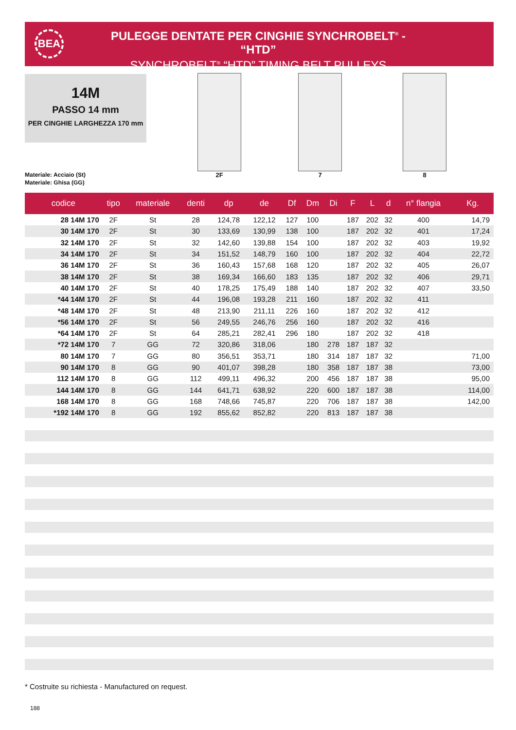BEA
PULEGGE DENTATE PER CINGHIE SYNCHROBELT<sup>®</sup> - “HTD”
SYNCHROBELT<sup>®</sup> “HTD” TIMING BELT PULLEYS
14M
PASSO 14 mm
PER CINGHIE LARGHEZZA 170 mm
Materiale: Acciaio (St)
Materiale: Ghisa (GG)
2F 7 8
| codice | tipo | materiale | denti | dp | de | Df | Dm | Di | F | L | d | n° flangia | Kg. |
| --- | --- | --- | --- | --- | --- | --- | --- | --- | --- | --- | --- | --- | --- |
| 28 14M 170 | 2F | St | 28 | 124,78 | 122,12 | 127 | 100 | | 187 | 202 | 32 | 400 | 14,79 |
| 30 14M 170 | 2F | St | 30 | 133,69 | 130,99 | 138 | 100 | | 187 | 202 | 32 | 401 | 17,24 |
| 32 14M 170 | 2F | St | 32 | 142,60 | 139,88 | 154 | 100 | | 187 | 202 | 32 | 403 | 19,92 |
| 34 14M 170 | 2F | St | 34 | 151,52 | 148,79 | 160 | 100 | | 187 | 202 | 32 | 404 | 22,72 |
| 36 14M 170 | 2F | St | 36 | 160,43 | 157,68 | 168 | 120 | | 187 | 202 | 32 | 405 | 26,07 |
| 38 14M 170 | 2F | St | 38 | 169,34 | 166,60 | 183 | 135 | | 187 | 202 | 32 | 406 | 29,71 |
| 40 14M 170 | 2F | St | 40 | 178,25 | 175,49 | 188 | 140 | | 187 | 202 | 32 | 407 | 33,50 |
| *44 14M 170 | 2F | St | 44 | 196,08 | 193,28 | 211 | 160 | | 187 | 202 | 32 | 411 | |
| *48 14M 170 | 2F | St | 48 | 213,90 | 211,11 | 226 | 160 | | 187 | 202 | 32 | 412 | |
| *56 14M 170 | 2F | St | 56 | 249,55 | 246,76 | 256 | 160 | | 187 | 202 | 32 | 416 | |
| *64 14M 170 | 2F | St | 64 | 285,21 | 282,41 | 296 | 180 | | 187 | 202 | 32 | 418 | |
| *72 14M 170 | 7 | GG | 72 | 320,86 | 318,06 | | 180 | 278 | 187 | 187 | 32 | | |
| 80 14M 170 | 7 | GG | 80 | 356,51 | 353,71 | | 180 | 314 | 187 | 187 | 32 | | 71,00 |
| 90 14M 170 | 8 | GG | 90 | 401,07 | 398,28 | | 180 | 358 | 187 | 187 | 38 | | 73,00 |
| 112 14M 170 | 8 | GG | 112 | 499,11 | 496,32 | | 200 | 456 | 187 | 187 | 38 | | 95,00 |
| 144 14M 170 | 8 | GG | 144 | 641,71 | 638,92 | | 220 | 600 | 187 | 187 | 38 | | 114,00 |
| 168 14M 170 | 8 | GG | 168 | 748,66 | 745,87 | | 220 | 706 | 187 | 187 | 38 | | 142,00 |
| *192 14M 170 | 8 | GG | 192 | 855,62 | 852,82 | | 220 | 813 | 187 | 187 | 38 | | |
* Costruite su richiesta - Manufactured on request.
188